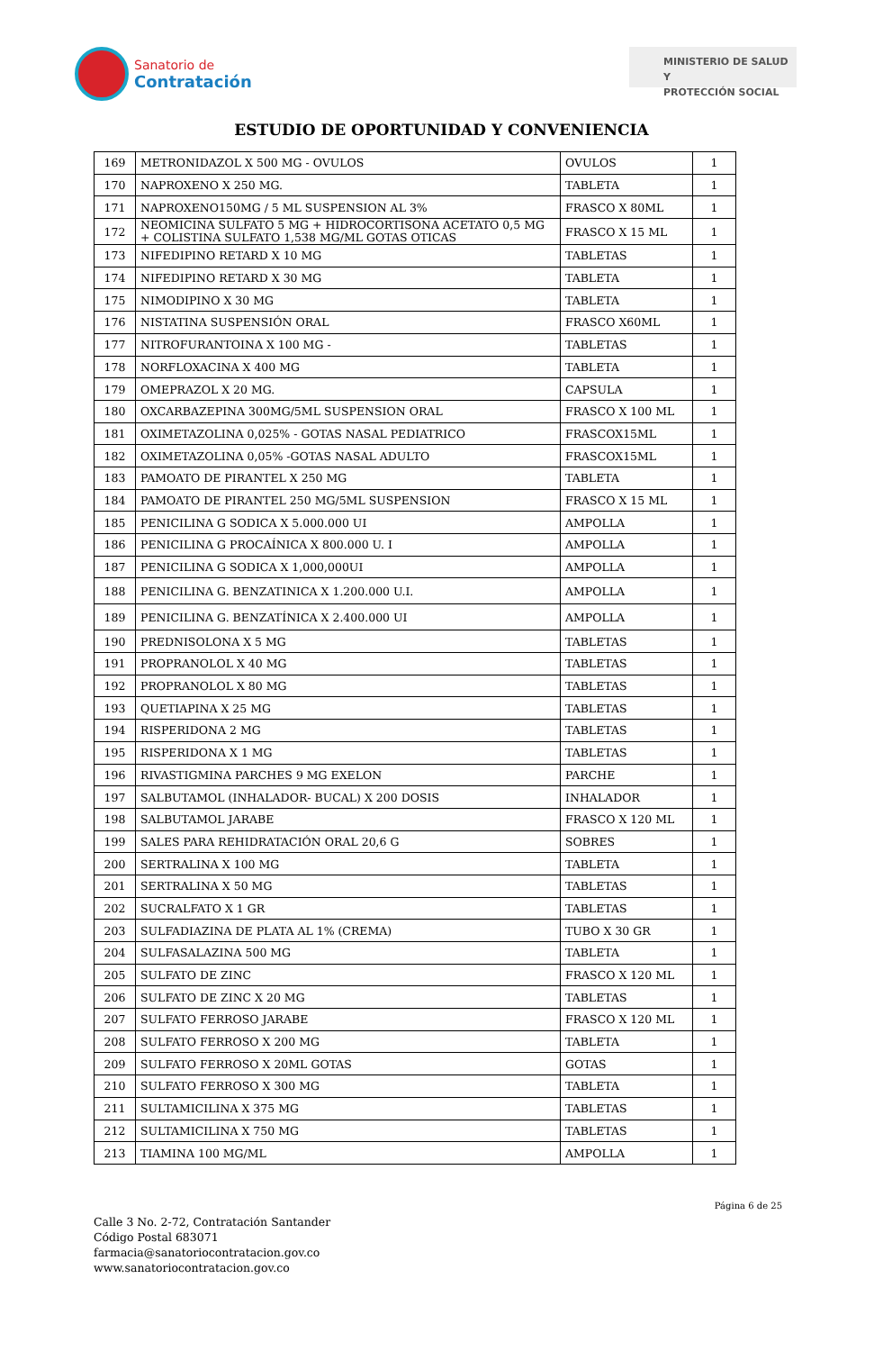Sanatorio de
Contratación
MINISTERIO DE SALUD Y
PROTECCIÓN SOCIAL
ESTUDIO DE OPORTUNIDAD Y CONVENIENCIA
| 169 | METRONIDAZOL X 500 MG - OVULOS | OVULOS | 1 |
| 170 | NAPROXENO X 250 MG. | TABLETA | 1 |
| 171 | NAPROXENO150MG / 5 ML SUSPENSION AL 3% | FRASCO X 80ML | 1 |
| 172 | NEOMICINA SULFATO 5 MG + HIDROCORTISONA ACETATO 0,5 MG + COLISTINA SULFATO 1,538 MG/ML GOTAS OTICAS | FRASCO X 15 ML | 1 |
| 173 | NIFEDIPINO RETARD X 10 MG | TABLETAS | 1 |
| 174 | NIFEDIPINO RETARD X 30 MG | TABLETA | 1 |
| 175 | NIMODIPINO X 30 MG | TABLETA | 1 |
| 176 | NISTATINA SUSPENSIÓN ORAL | FRASCO X60ML | 1 |
| 177 | NITROFURANTOINA X 100 MG - | TABLETAS | 1 |
| 178 | NORFLOXACINA X 400 MG | TABLETA | 1 |
| 179 | OMEPRAZOL X 20 MG. | CAPSULA | 1 |
| 180 | OXCARBAZEPINA 300MG/5ML SUSPENSION ORAL | FRASCO X 100 ML | 1 |
| 181 | OXIMETAZOLINA 0,025% - GOTAS NASAL PEDIATRICO | FRASCOX15ML | 1 |
| 182 | OXIMETAZOLINA 0,05% -GOTAS NASAL ADULTO | FRASCOX15ML | 1 |
| 183 | PAMOATO DE PIRANTEL X 250 MG | TABLETA | 1 |
| 184 | PAMOATO DE PIRANTEL 250 MG/5ML SUSPENSION | FRASCO X 15 ML | 1 |
| 185 | PENICILINA G SODICA X 5.000.000 UI | AMPOLLA | 1 |
| 186 | PENICILINA G PROCAÍNICA X 800.000 U. I | AMPOLLA | 1 |
| 187 | PENICILINA G SODICA X 1,000,000UI | AMPOLLA | 1 |
| 188 | PENICILINA G. BENZATINICA X 1.200.000 U.I. | AMPOLLA | 1 |
| 189 | PENICILINA G. BENZATÍNICA X 2.400.000 UI | AMPOLLA | 1 |
| 190 | PREDNISOLONA X 5 MG | TABLETAS | 1 |
| 191 | PROPRANOLOL X 40 MG | TABLETAS | 1 |
| 192 | PROPRANOLOL X 80 MG | TABLETAS | 1 |
| 193 | QUETIAPINA X 25 MG | TABLETAS | 1 |
| 194 | RISPERIDONA 2 MG | TABLETAS | 1 |
| 195 | RISPERIDONA X 1 MG | TABLETAS | 1 |
| 196 | RIVASTIGMINA PARCHES 9 MG EXELON | PARCHE | 1 |
| 197 | SALBUTAMOL (INHALADOR- BUCAL) X 200 DOSIS | INHALADOR | 1 |
| 198 | SALBUTAMOL JARABE | FRASCO X 120 ML | 1 |
| 199 | SALES PARA REHIDRATACIÓN ORAL 20,6 G | SOBRES | 1 |
| 200 | SERTRALINA X 100 MG | TABLETA | 1 |
| 201 | SERTRALINA X 50 MG | TABLETAS | 1 |
| 202 | SUCRALFATO X 1 GR | TABLETAS | 1 |
| 203 | SULFADIAZINA DE PLATA AL 1% (CREMA) | TUBO X 30 GR | 1 |
| 204 | SULFASALAZINA 500 MG | TABLETA | 1 |
| 205 | SULFATO DE ZINC | FRASCO X 120 ML | 1 |
| 206 | SULFATO DE ZINC X 20 MG | TABLETAS | 1 |
| 207 | SULFATO FERROSO JARABE | FRASCO X 120 ML | 1 |
| 208 | SULFATO FERROSO X 200 MG | TABLETA | 1 |
| 209 | SULFATO FERROSO X 20ML GOTAS | GOTAS | 1 |
| 210 | SULFATO FERROSO X 300 MG | TABLETA | 1 |
| 211 | SULTAMICILINA X 375 MG | TABLETAS | 1 |
| 212 | SULTAMICILINA X 750 MG | TABLETAS | 1 |
| 213 | TIAMINA 100 MG/ML | AMPOLLA | 1 |
Página 6 de 25
Calle 3 No. 2-72, Contratación Santander
Código Postal 683071
farmacia@sanatoriocontratacion.gov.co
www.sanatoriocontratacion.gov.co